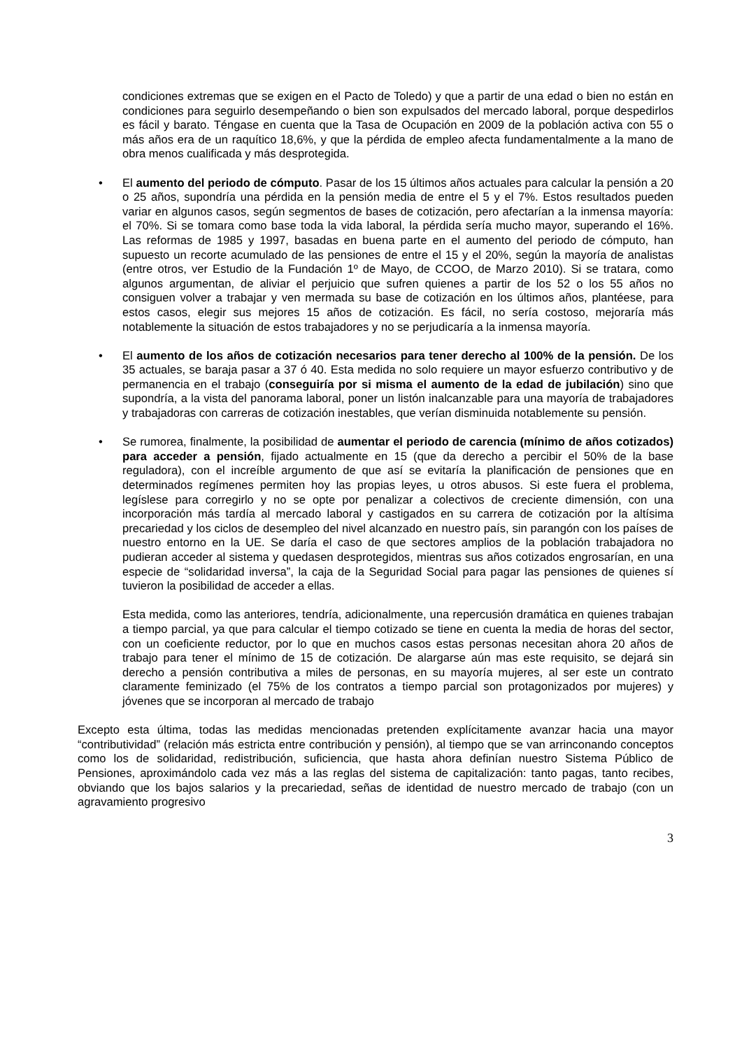condiciones extremas que se exigen en el Pacto de Toledo) y que a partir de una edad o bien no están en condiciones para seguirlo desempeñando o bien son expulsados del mercado laboral, porque despedirlos es fácil y barato. Téngase en cuenta que la Tasa de Ocupación en 2009 de la población activa con 55 o más años era de un raquítico 18,6%, y que la pérdida de empleo afecta fundamentalmente a la mano de obra menos cualificada y más desprotegida.
• El aumento del periodo de cómputo. Pasar de los 15 últimos años actuales para calcular la pensión a 20 o 25 años, supondría una pérdida en la pensión media de entre el 5 y el 7%. Estos resultados pueden variar en algunos casos, según segmentos de bases de cotización, pero afectarían a la inmensa mayoría: el 70%. Si se tomara como base toda la vida laboral, la pérdida sería mucho mayor, superando el 16%. Las reformas de 1985 y 1997, basadas en buena parte en el aumento del periodo de cómputo, han supuesto un recorte acumulado de las pensiones de entre el 15 y el 20%, según la mayoría de analistas (entre otros, ver Estudio de la Fundación 1º de Mayo, de CCOO, de Marzo 2010). Si se tratara, como algunos argumentan, de aliviar el perjuicio que sufren quienes a partir de los 52 o los 55 años no consiguen volver a trabajar y ven mermada su base de cotización en los últimos años, plantéese, para estos casos, elegir sus mejores 15 años de cotización. Es fácil, no sería costoso, mejoraría más notablemente la situación de estos trabajadores y no se perjudicaría a la inmensa mayoría.
• El aumento de los años de cotización necesarios para tener derecho al 100% de la pensión. De los 35 actuales, se baraja pasar a 37 ó 40. Esta medida no solo requiere un mayor esfuerzo contributivo y de permanencia en el trabajo (conseguiría por si misma el aumento de la edad de jubilación) sino que supondría, a la vista del panorama laboral, poner un listón inalcanzable para una mayoría de trabajadores y trabajadoras con carreras de cotización inestables, que verían disminuida notablemente su pensión.
• Se rumorea, finalmente, la posibilidad de aumentar el periodo de carencia (mínimo de años cotizados) para acceder a pensión, fijado actualmente en 15 (que da derecho a percibir el 50% de la base reguladora), con el increíble argumento de que así se evitaría la planificación de pensiones que en determinados regímenes permiten hoy las propias leyes, u otros abusos. Si este fuera el problema, legíslese para corregirlo y no se opte por penalizar a colectivos de creciente dimensión, con una incorporación más tardía al mercado laboral y castigados en su carrera de cotización por la altísima precariedad y los ciclos de desempleo del nivel alcanzado en nuestro país, sin parangón con los países de nuestro entorno en la UE. Se daría el caso de que sectores amplios de la población trabajadora no pudieran acceder al sistema y quedasen desprotegidos, mientras sus años cotizados engrosarían, en una especie de “solidaridad inversa”, la caja de la Seguridad Social para pagar las pensiones de quienes sí tuvieron la posibilidad de acceder a ellas.
Esta medida, como las anteriores, tendría, adicionalmente, una repercusión dramática en quienes trabajan a tiempo parcial, ya que para calcular el tiempo cotizado se tiene en cuenta la media de horas del sector, con un coeficiente reductor, por lo que en muchos casos estas personas necesitan ahora 20 años de trabajo para tener el mínimo de 15 de cotización. De alargarse aún mas este requisito, se dejará sin derecho a pensión contributiva a miles de personas, en su mayoría mujeres, al ser este un contrato claramente feminizado (el 75% de los contratos a tiempo parcial son protagonizados por mujeres) y jóvenes que se incorporan al mercado de trabajo
Excepto esta última, todas las medidas mencionadas pretenden explícitamente avanzar hacia una mayor “contributividad” (relación más estricta entre contribución y pensión), al tiempo que se van arrinconando conceptos como los de solidaridad, redistribución, suficiencia, que hasta ahora definían nuestro Sistema Público de Pensiones, aproximándolo cada vez más a las reglas del sistema de capitalización: tanto pagas, tanto recibes, obviando que los bajos salarios y la precariedad, señas de identidad de nuestro mercado de trabajo (con un agravamiento progresivo
3